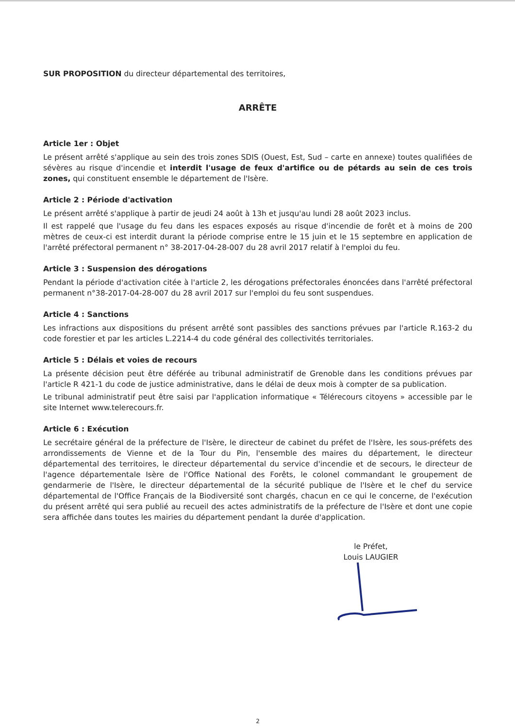SUR PROPOSITION du directeur départemental des territoires,
ARRÊTE
Article 1er : Objet
Le présent arrêté s'applique au sein des trois zones SDIS (Ouest, Est, Sud – carte en annexe) toutes qualifiées de sévères au risque d'incendie et interdit l'usage de feux d'artifice ou de pétards au sein de ces trois zones, qui constituent ensemble le département de l'Isère.
Article 2 : Période d'activation
Le présent arrêté s'applique à partir de jeudi 24 août à 13h et jusqu'au lundi 28 août 2023 inclus.
Il est rappelé que l'usage du feu dans les espaces exposés au risque d'incendie de forêt et à moins de 200 mètres de ceux-ci est interdit durant la période comprise entre le 15 juin et le 15 septembre en application de l'arrêté préfectoral permanent n° 38-2017-04-28-007 du 28 avril 2017 relatif à l'emploi du feu.
Article 3 : Suspension des dérogations
Pendant la période d'activation citée à l'article 2, les dérogations préfectorales énoncées dans l'arrêté préfectoral permanent n°38-2017-04-28-007 du 28 avril 2017 sur l'emploi du feu sont suspendues.
Article 4 : Sanctions
Les infractions aux dispositions du présent arrêté sont passibles des sanctions prévues par l'article R.163-2 du code forestier et par les articles L.2214-4 du code général des collectivités territoriales.
Article 5 : Délais et voies de recours
La présente décision peut être déférée au tribunal administratif de Grenoble dans les conditions prévues par l'article R 421-1 du code de justice administrative, dans le délai de deux mois à compter de sa publication.
Le tribunal administratif peut être saisi par l'application informatique « Télérecours citoyens » accessible par le site Internet www.telerecours.fr.
Article 6 : Exécution
Le secrétaire général de la préfecture de l'Isère, le directeur de cabinet du préfet de l'Isère, les sous-préfets des arrondissements de Vienne et de la Tour du Pin, l'ensemble des maires du département, le directeur départemental des territoires, le directeur départemental du service d'incendie et de secours, le directeur de l'agence départementale Isère de l'Office National des Forêts, le colonel commandant le groupement de gendarmerie de l'Isère, le directeur départemental de la sécurité publique de l'Isère et le chef du service départemental de l'Office Français de la Biodiversité sont chargés, chacun en ce qui le concerne, de l'exécution du présent arrêté qui sera publié au recueil des actes administratifs de la préfecture de l'Isère et dont une copie sera affichée dans toutes les mairies du département pendant la durée d'application.
le Préfet,
Louis LAUGIER
2